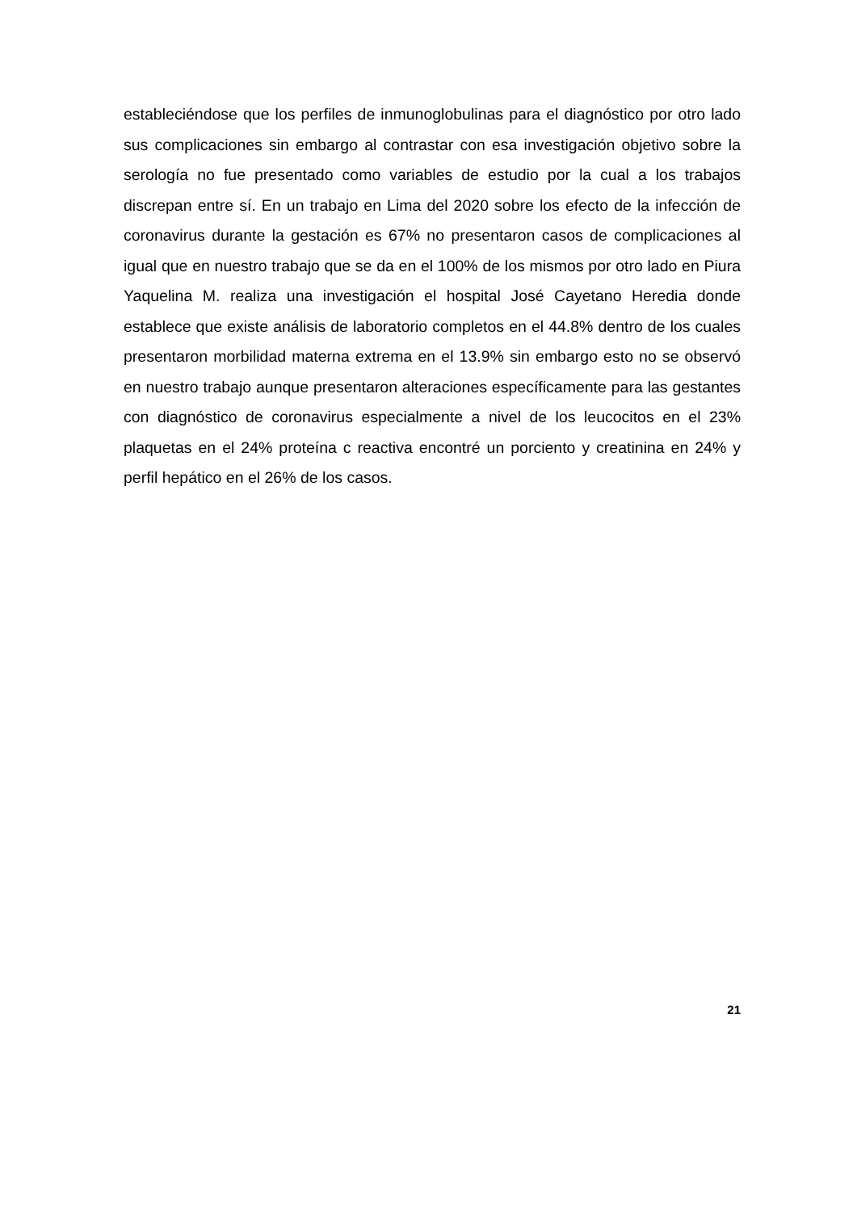estableciéndose que los perfiles de inmunoglobulinas para el diagnóstico por otro lado sus complicaciones sin embargo al contrastar con esa investigación objetivo sobre la serología no fue presentado como variables de estudio por la cual a los trabajos discrepan entre sí. En un trabajo en Lima del 2020 sobre los efecto de la infección de coronavirus durante la gestación es 67% no presentaron casos de complicaciones al igual que en nuestro trabajo que se da en el 100% de los mismos por otro lado en Piura Yaquelina M. realiza una investigación el hospital José Cayetano Heredia donde establece que existe análisis de laboratorio completos en el 44.8% dentro de los cuales presentaron morbilidad materna extrema en el 13.9% sin embargo esto no se observó en nuestro trabajo aunque presentaron alteraciones específicamente para las gestantes con diagnóstico de coronavirus especialmente a nivel de los leucocitos en el 23% plaquetas en el 24% proteína c reactiva encontré un porciento y creatinina en 24% y perfil hepático en el 26% de los casos.
21